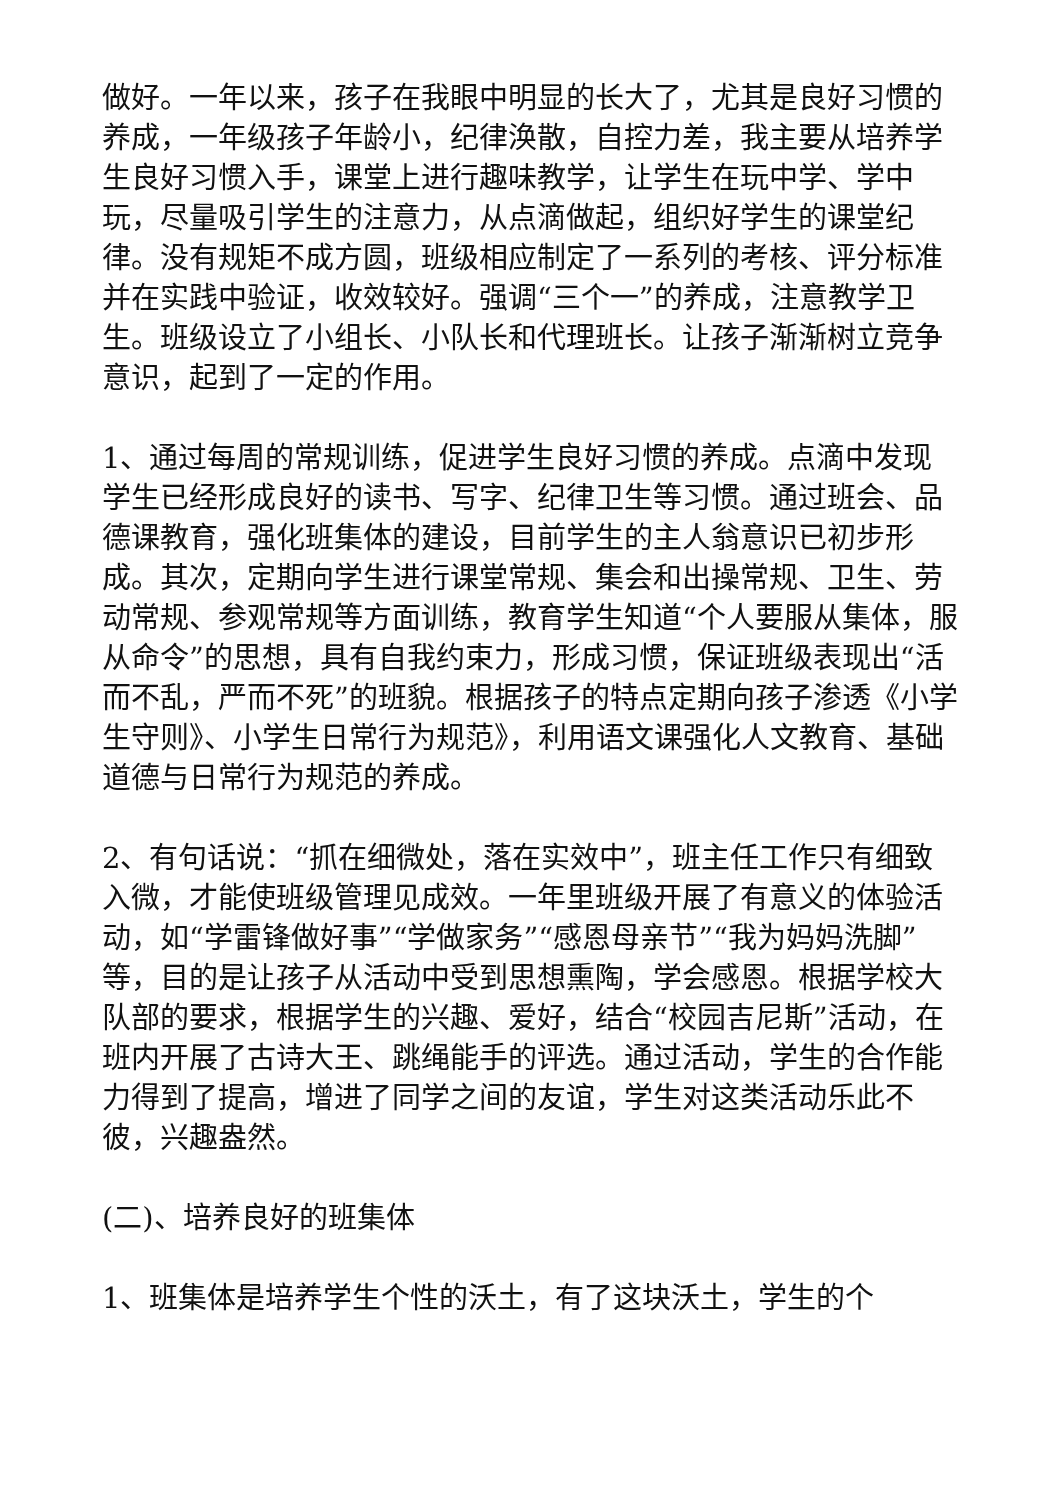做好。一年以来，孩子在我眼中明显的长大了，尤其是良好习惯的养成，一年级孩子年龄小，纪律涣散，自控力差，我主要从培养学生良好习惯入手，课堂上进行趣味教学，让学生在玩中学、学中玩，尽量吸引学生的注意力，从点滴做起，组织好学生的课堂纪律。没有规矩不成方圆，班级相应制定了一系列的考核、评分标准并在实践中验证，收效较好。强调“三个一”的养成，注意教学卫生。班级设立了小组长、小队长和代理班长。让孩子渐渐树立竞争意识，起到了一定的作用。
1、通过每周的常规训练，促进学生良好习惯的养成。点滴中发现学生已经形成良好的读书、写字、纪律卫生等习惯。通过班会、品德课教育，强化班集体的建设，目前学生的主人翁意识已初步形成。其次，定期向学生进行课堂常规、集会和出操常规、卫生、劳动常规、参观常规等方面训练，教育学生知道“个人要服从集体，服从命令”的思想，具有自我约束力，形成习惯，保证班级表现出“活而不乱，严而不死”的班貌。根据孩子的特点定期向孩子渗透《小学生守则》、小学生日常行为规范》，利用语文课强化人文教育、基础道德与日常行为规范的养成。
2、有句话说：“抓在细微处，落在实效中”，班主任工作只有细致入微，才能使班级管理见成效。一年里班级开展了有意义的体验活动，如“学雷锋做好事”“学做家务”“感恩母亲节”“我为妈妈洗脚”等，目的是让孩子从活动中受到思想熏陶，学会感恩。根据学校大队部的要求，根据学生的兴趣、爱好，结合“校园吉尼斯”活动，在班内开展了古诗大王、跳绳能手的评选。通过活动，学生的合作能力得到了提高，增进了同学之间的友谊，学生对这类活动乐此不彼，兴趣盎然。
(二)、培养良好的班集体
1、班集体是培养学生个性的沃土，有了这块沃土，学生的个